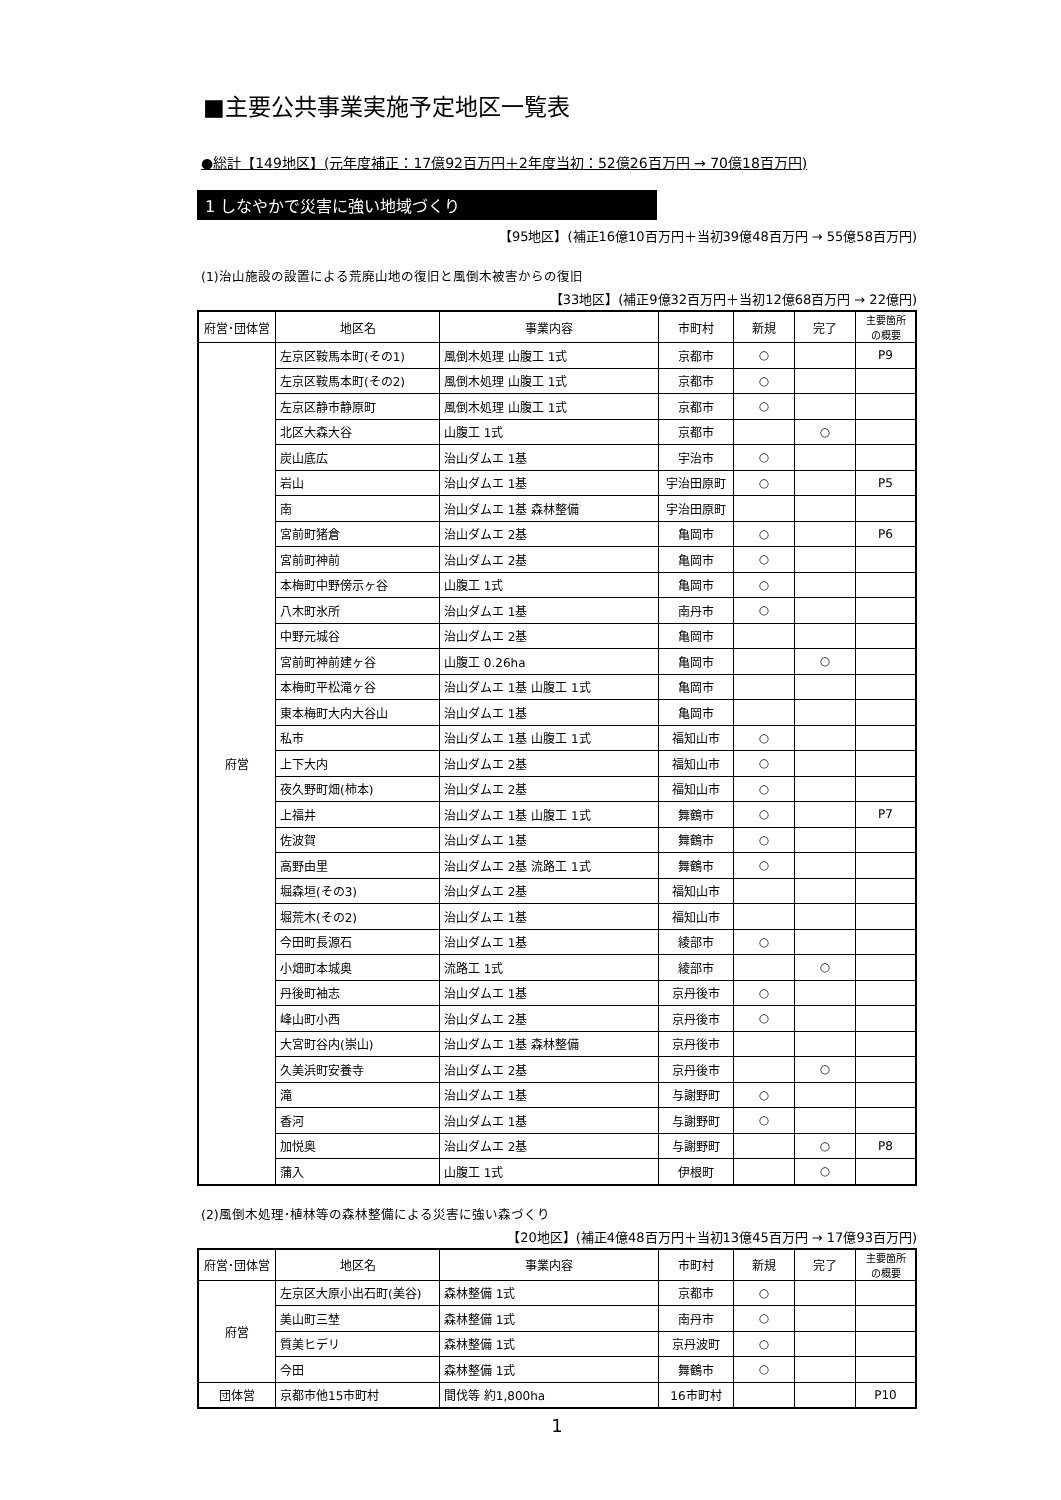■主要公共事業実施予定地区一覧表
●総計【149地区】(元年度補正：17億92百万円＋2年度当初：52億26百万円 → 70億18百万円)
1 しなやかで災害に強い地域づくり
【95地区】(補正16億10百万円＋当初39億48百万円 → 55億58百万円)
(1)治山施設の設置による荒廃山地の復旧と風倒木被害からの復旧
【33地区】(補正9億32百万円＋当初12億68百万円 → 22億円)
| 府営･団体営 | 地区名 | 事業内容 | 市町村 | 新規 | 完了 | 主要箇所 の概要 |
| --- | --- | --- | --- | --- | --- | --- |
| 府営 | 左京区鞍馬本町(その1) | 風倒木処理 山腹工 1式 | 京都市 | ○ | | P9 |
| | 左京区鞍馬本町(その2) | 風倒木処理 山腹工 1式 | 京都市 | ○ | | |
| | 左京区静市静原町 | 風倒木処理 山腹工 1式 | 京都市 | ○ | | |
| | 北区大森大谷 | 山腹工 1式 | 京都市 | | ○ | |
| | 炭山底広 | 治山ダムエ 1基 | 宇治市 | ○ | | |
| | 岩山 | 治山ダムエ 1基 | 宇治田原町 | ○ | | P5 |
| | 南 | 治山ダムエ 1基 森林整備 | 宇治田原町 | | | |
| | 宮前町猪倉 | 治山ダムエ 2基 | 亀岡市 | ○ | | P6 |
| | 宮前町神前 | 治山ダムエ 2基 | 亀岡市 | ○ | | |
| | 本梅町中野傍示ヶ谷 | 山腹工 1式 | 亀岡市 | ○ | | |
| | 八木町氷所 | 治山ダムエ 1基 | 南丹市 | ○ | | |
| | 中野元城谷 | 治山ダムエ 2基 | 亀岡市 | | | |
| | 宮前町神前建ヶ谷 | 山腹工 0.26ha | 亀岡市 | | ○ | |
| | 本梅町平松滝ヶ谷 | 治山ダムエ 1基 山腹工 1式 | 亀岡市 | | | |
| | 東本梅町大内大谷山 | 治山ダムエ 1基 | 亀岡市 | | | |
| | 私市 | 治山ダムエ 1基 山腹工 1式 | 福知山市 | ○ | | |
| | 上下大内 | 治山ダムエ 2基 | 福知山市 | ○ | | |
| | 夜久野町畑(柿本) | 治山ダムエ 2基 | 福知山市 | ○ | | |
| | 上福井 | 治山ダムエ 1基 山腹工 1式 | 舞鶴市 | ○ | | P7 |
| | 佐波賀 | 治山ダムエ 1基 | 舞鶴市 | ○ | | |
| | 高野由里 | 治山ダムエ 2基 流路工 1式 | 舞鶴市 | ○ | | |
| | 堀森垣(その3) | 治山ダムエ 2基 | 福知山市 | | | |
| | 堀荒木(その2) | 治山ダムエ 1基 | 福知山市 | | | |
| | 今田町長源石 | 治山ダムエ 1基 | 綾部市 | ○ | | |
| | 小畑町本城奥 | 流路工 1式 | 綾部市 | | ○ | |
| | 丹後町袖志 | 治山ダムエ 1基 | 京丹後市 | ○ | | |
| | 峰山町小西 | 治山ダムエ 2基 | 京丹後市 | ○ | | |
| | 大宮町谷内(崇山) | 治山ダムエ 1基 森林整備 | 京丹後市 | | | |
| | 久美浜町安養寺 | 治山ダムエ 2基 | 京丹後市 | | ○ | |
| | 滝 | 治山ダムエ 1基 | 与謝野町 | ○ | | |
| | 香河 | 治山ダムエ 1基 | 与謝野町 | ○ | | |
| | 加悦奥 | 治山ダムエ 2基 | 与謝野町 | | ○ | P8 |
| | 蒲入 | 山腹工 1式 | 伊根町 | | ○ | |
(2)風倒木処理･植林等の森林整備による災害に強い森づくり
【20地区】(補正4億48百万円＋当初13億45百万円 → 17億93百万円)
| 府営･団体営 | 地区名 | 事業内容 | 市町村 | 新規 | 完了 | 主要箇所 の概要 |
| --- | --- | --- | --- | --- | --- | --- |
| 府営 | 左京区大原小出石町(美谷) | 森林整備 1式 | 京都市 | ○ | | |
| | 美山町三埜 | 森林整備 1式 | 南丹市 | ○ | | |
| | 質美ヒデリ | 森林整備 1式 | 京丹波町 | ○ | | |
| | 今田 | 森林整備 1式 | 舞鶴市 | ○ | | |
| 団体営 | 京都市他15市町村 | 間伐等 約1,800ha | 16市町村 | | | P10 |
1